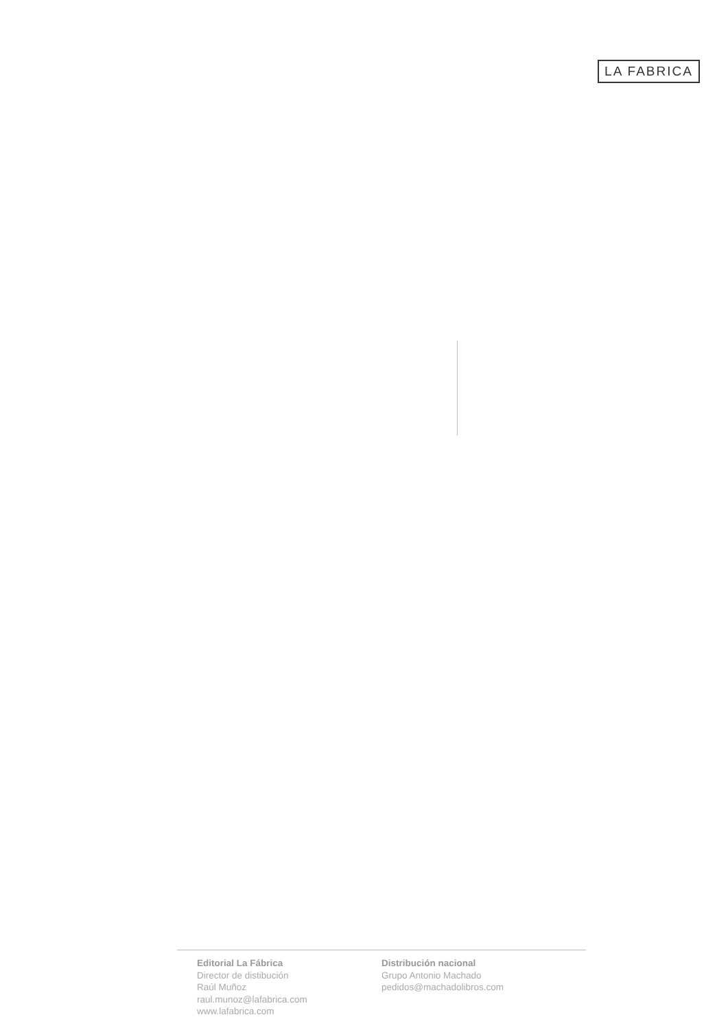LA FABRICA
Editorial La Fábrica
Director de distibución
Raúl Muñoz
raul.munoz@lafabrica.com
www.lafabrica.com
Distribución nacional
Grupo Antonio Machado
pedidos@machadolibros.com